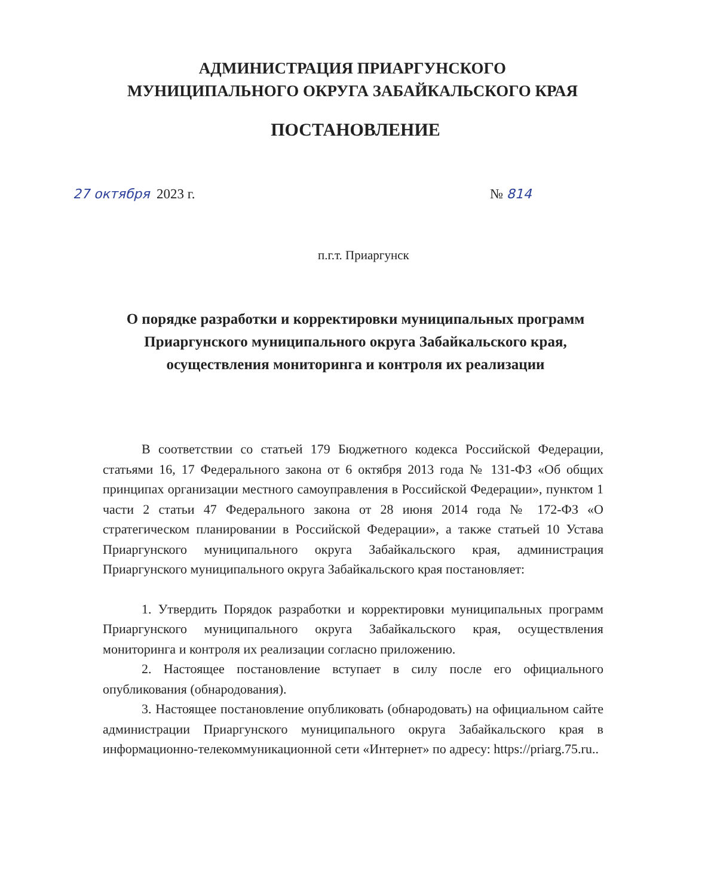АДМИНИСТРАЦИЯ ПРИАРГУНСКОГО
МУНИЦИПАЛЬНОГО ОКРУГА ЗАБАЙКАЛЬСКОГО КРАЯ
ПОСТАНОВЛЕНИЕ
27 октября 2023 г. № 814
п.г.т. Приаргунск
О порядке разработки и корректировки муниципальных программ Приаргунского муниципального округа Забайкальского края, осуществления мониторинга и контроля их реализации
В соответствии со статьей 179 Бюджетного кодекса Российской Федерации, статьями 16, 17 Федерального закона от 6 октября 2013 года № 131-ФЗ «Об общих принципах организации местного самоуправления в Российской Федерации», пунктом 1 части 2 статьи 47 Федерального закона от 28 июня 2014 года № 172-ФЗ «О стратегическом планировании в Российской Федерации», а также статьей 10 Устава Приаргунского муниципального округа Забайкальского края, администрация Приаргунского муниципального округа Забайкальского края постановляет:
1. Утвердить Порядок разработки и корректировки муниципальных программ Приаргунского муниципального округа Забайкальского края, осуществления мониторинга и контроля их реализации согласно приложению.
2. Настоящее постановление вступает в силу после его официального опубликования (обнародования).
3. Настоящее постановление опубликовать (обнародовать) на официальном сайте администрации Приаргунского муниципального округа Забайкальского края в информационно-телекоммуникационной сети «Интернет» по адресу: https://priarg.75.ru..